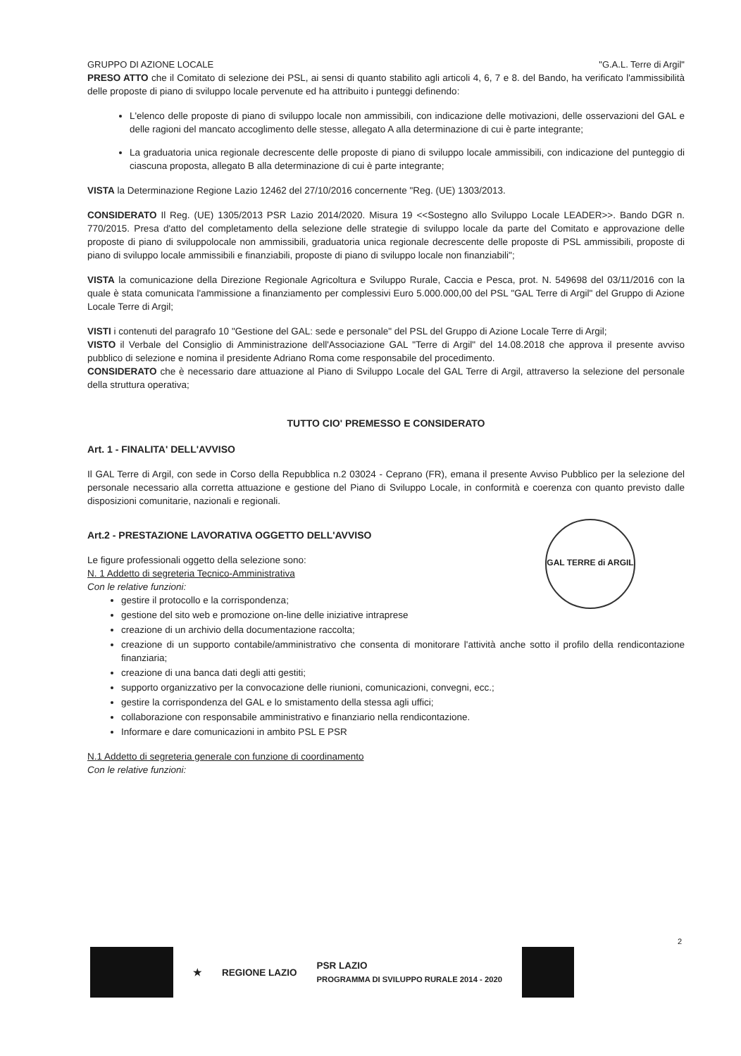GRUPPO DI AZIONE LOCALE "G.A.L. Terre di Argil"
PRESO ATTO che il Comitato di selezione dei PSL, ai sensi di quanto stabilito agli articoli 4, 6, 7 e 8. del Bando, ha verificato l'ammissibilità delle proposte di piano di sviluppo locale pervenute ed ha attribuito i punteggi definendo:
L'elenco delle proposte di piano di sviluppo locale non ammissibili, con indicazione delle motivazioni, delle osservazioni del GAL e delle ragioni del mancato accoglimento delle stesse, allegato A alla determinazione di cui è parte integrante;
La graduatoria unica regionale decrescente delle proposte di piano di sviluppo locale ammissibili, con indicazione del punteggio di ciascuna proposta, allegato B alla determinazione di cui è parte integrante;
VISTA la Determinazione Regione Lazio 12462 del 27/10/2016 concernente "Reg. (UE) 1303/2013.
CONSIDERATO Il Reg. (UE) 1305/2013 PSR Lazio 2014/2020. Misura 19 <<Sostegno allo Sviluppo Locale LEADER>>. Bando DGR n. 770/2015. Presa d'atto del completamento della selezione delle strategie di sviluppo locale da parte del Comitato e approvazione delle proposte di piano di sviluppolocale non ammissibili, graduatoria unica regionale decrescente delle proposte di PSL ammissibili, proposte di piano di sviluppo locale ammissibili e finanziabili, proposte di piano di sviluppo locale non finanziabili";
VISTA la comunicazione della Direzione Regionale Agricoltura e Sviluppo Rurale, Caccia e Pesca, prot. N. 549698 del 03/11/2016 con la quale è stata comunicata l'ammissione a finanziamento per complessivi Euro 5.000.000,00 del PSL "GAL Terre di Argil" del Gruppo di Azione Locale Terre di Argil;
VISTI i contenuti del paragrafo 10 "Gestione del GAL: sede e personale" del PSL del Gruppo di Azione Locale Terre di Argil;
VISTO il Verbale del Consiglio di Amministrazione dell'Associazione GAL "Terre di Argil" del 14.08.2018 che approva il presente avviso pubblico di selezione e nomina il presidente Adriano Roma come responsabile del procedimento.
CONSIDERATO che è necessario dare attuazione al Piano di Sviluppo Locale del GAL Terre di Argil, attraverso la selezione del personale della struttura operativa;
TUTTO CIO' PREMESSO E CONSIDERATO
Art. 1 - FINALITA' DELL'AVVISO
Il GAL Terre di Argil, con sede in Corso della Repubblica n.2 03024 - Ceprano (FR), emana il presente Avviso Pubblico per la selezione del personale necessario alla corretta attuazione e gestione del Piano di Sviluppo Locale, in conformità e coerenza con quanto previsto dalle disposizioni comunitarie, nazionali e regionali.
GAL TERRE di ARGIL
Art.2 - PRESTAZIONE LAVORATIVA OGGETTO DELL'AVVISO
Le figure professionali oggetto della selezione sono:
N. 1 Addetto di segreteria Tecnico-Amministrativa
Con le relative funzioni:
gestire il protocollo e la corrispondenza;
gestione del sito web e promozione on-line delle iniziative intraprese
creazione di un archivio della documentazione raccolta;
creazione di un supporto contabile/amministrativo che consenta di monitorare l'attività anche sotto il profilo della rendicontazione finanziaria;
creazione di una banca dati degli atti gestiti;
supporto organizzativo per la convocazione delle riunioni, comunicazioni, convegni, ecc.;
gestire la corrispondenza del GAL e lo smistamento della stessa agli uffici;
collaborazione con responsabile amministrativo e finanziario nella rendicontazione.
Informare e dare comunicazioni in ambito PSL E PSR
N.1 Addetto di segreteria generale con funzione di coordinamento
Con le relative funzioni:
2
★ REGIONE LAZIO PSR LAZIO
PROGRAMMA DI SVILUPPO RURALE 2014 - 2020